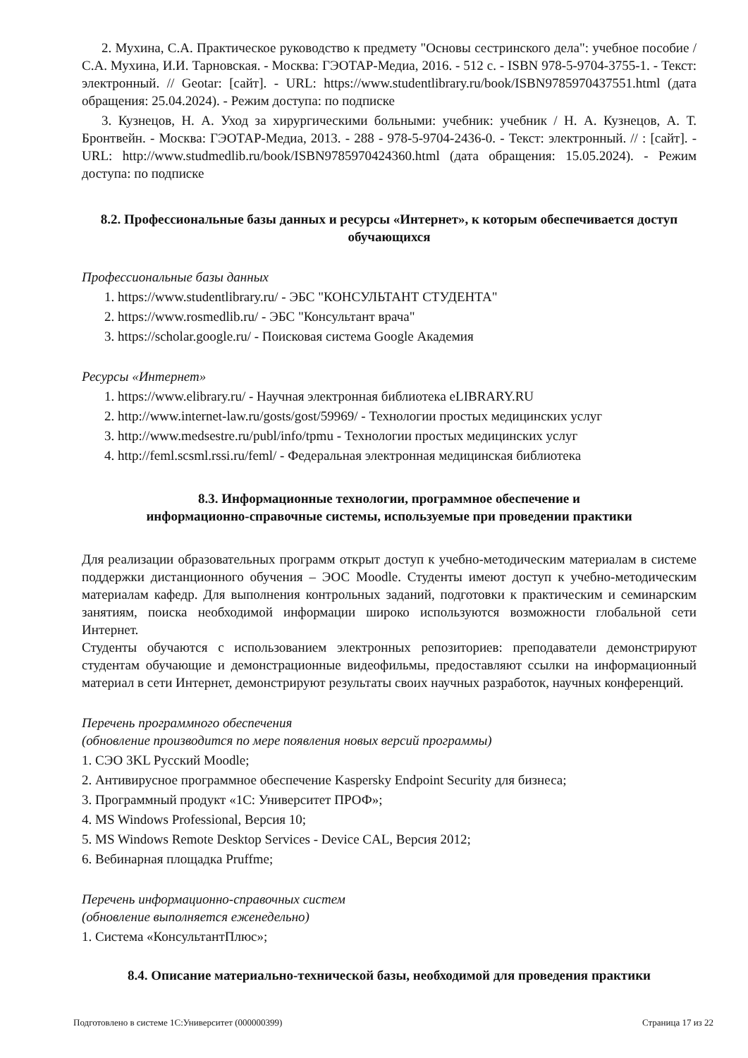2. Мухина, С.А. Практическое руководство к предмету "Основы сестринского дела": учебное пособие / С.А. Мухина, И.И. Тарновская. - Москва: ГЭОТАР-Медиа, 2016. - 512 с. - ISBN 978-5-9704-3755-1. - Текст: электронный. // Geotar: [сайт]. - URL: https://www.studentlibrary.ru/book/ISBN9785970437551.html (дата обращения: 25.04.2024). - Режим доступа: по подписке
3. Кузнецов, Н. А. Уход за хирургическими больными: учебник: учебник / Н. А. Кузнецов, А. Т. Бронтвейн. - Москва: ГЭОТАР-Медиа, 2013. - 288 - 978-5-9704-2436-0. - Текст: электронный. // : [сайт]. - URL: http://www.studmedlib.ru/book/ISBN9785970424360.html (дата обращения: 15.05.2024). - Режим доступа: по подписке
8.2. Профессиональные базы данных и ресурсы «Интернет», к которым обеспечивается доступ обучающихся
Профессиональные базы данных
1. https://www.studentlibrary.ru/ - ЭБС "КОНСУЛЬТАНТ СТУДЕНТА"
2. https://www.rosmedlib.ru/ - ЭБС "Консультант врача"
3. https://scholar.google.ru/ - Поисковая система Google Академия
Ресурсы «Интернет»
1. https://www.elibrary.ru/ - Научная электронная библиотека eLIBRARY.RU
2. http://www.internet-law.ru/gosts/gost/59969/ - Технологии простых медицинских услуг
3. http://www.medsestre.ru/publ/info/tpmu - Технологии простых медицинских услуг
4. http://feml.scsml.rssi.ru/feml/ - Федеральная электронная медицинская библиотека
8.3. Информационные технологии, программное обеспечение и
информационно-справочные системы, используемые при проведении практики
Для реализации образовательных программ открыт доступ к учебно-методическим материалам в системе поддержки дистанционного обучения – ЭОС Moodle. Студенты имеют доступ к учебно-методическим материалам кафедр. Для выполнения контрольных заданий, подготовки к практическим и семинарским занятиям, поиска необходимой информации широко используются возможности глобальной сети Интернет.
Студенты обучаются с использованием электронных репозиториев: преподаватели демонстрируют студентам обучающие и демонстрационные видеофильмы, предоставляют ссылки на информационный материал в сети Интернет, демонстрируют результаты своих научных разработок, научных конференций.
Перечень программного обеспечения
(обновление производится по мере появления новых версий программы)
1. СЭО 3KL Русский Moodle;
2. Антивирусное программное обеспечение Kaspersky Endpoint Security для бизнеса;
3. Программный продукт «1С: Университет ПРОФ»;
4. MS Windows Professional, Версия 10;
5. MS Windows Remote Desktop Services - Device CAL, Версия 2012;
6. Вебинарная площадка Pruffme;
Перечень информационно-справочных систем
(обновление выполняется еженедельно)
1. Система «КонсультантПлюс»;
8.4. Описание материально-технической базы, необходимой для проведения практики
Подготовлено в системе 1С:Университет (000000399) Страница 17 из 22